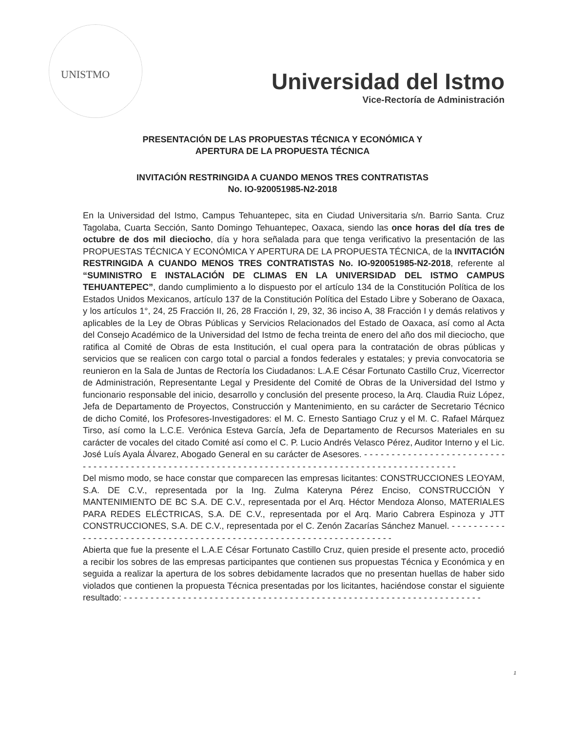UNISTMO
Universidad del Istmo
Vice-Rectoría de Administración
PRESENTACIÓN DE LAS PROPUESTAS TÉCNICA Y ECONÓMICA Y
APERTURA DE LA PROPUESTA TÉCNICA
INVITACIÓN RESTRINGIDA A CUANDO MENOS TRES CONTRATISTAS
No. IO-920051985-N2-2018
En la Universidad del Istmo, Campus Tehuantepec, sita en Ciudad Universitaria s/n. Barrio Santa. Cruz Tagolaba, Cuarta Sección, Santo Domingo Tehuantepec, Oaxaca, siendo las once horas del día tres de octubre de dos mil dieciocho, día y hora señalada para que tenga verificativo la presentación de las PROPUESTAS TÉCNICA Y ECONÓMICA Y APERTURA DE LA PROPUESTA TÉCNICA, de la INVITACIÓN RESTRINGIDA A CUANDO MENOS TRES CONTRATISTAS No. IO-920051985-N2-2018, referente al “SUMINISTRO E INSTALACIÓN DE CLIMAS EN LA UNIVERSIDAD DEL ISTMO CAMPUS TEHUANTEPEC”, dando cumplimiento a lo dispuesto por el artículo 134 de la Constitución Política de los Estados Unidos Mexicanos, artículo 137 de la Constitución Política del Estado Libre y Soberano de Oaxaca, y los artículos 1°, 24, 25 Fracción II, 26, 28 Fracción I, 29, 32, 36 inciso A, 38 Fracción I y demás relativos y aplicables de la Ley de Obras Públicas y Servicios Relacionados del Estado de Oaxaca, así como al Acta del Consejo Académico de la Universidad del Istmo de fecha treinta de enero del año dos mil dieciocho, que ratifica al Comité de Obras de esta Institución, el cual opera para la contratación de obras públicas y servicios que se realicen con cargo total o parcial a fondos federales y estatales; y previa convocatoria se reunieron en la Sala de Juntas de Rectoría los Ciudadanos: L.A.E César Fortunato Castillo Cruz, Vicerrector de Administración, Representante Legal y Presidente del Comité de Obras de la Universidad del Istmo y funcionario responsable del inicio, desarrollo y conclusión del presente proceso, la Arq. Claudia Ruiz López, Jefa de Departamento de Proyectos, Construcción y Mantenimiento, en su carácter de Secretario Técnico de dicho Comité, los Profesores-Investigadores: el M. C. Ernesto Santiago Cruz y el M. C. Rafael Márquez Tirso, así como la L.C.E. Verónica Esteva García, Jefa de Departamento de Recursos Materiales en su carácter de vocales del citado Comité así como el C. P. Lucio Andrés Velasco Pérez, Auditor Interno y el Lic. José Luís Ayala Álvarez, Abogado General en su carácter de Asesores. - - - - - - - - - - - - - - - - - - - - - - - - - - - - - - - - - - - - - - - - - - - - - - - - - - - - - - - - - - - - - - - - - - - - - - - - - - - - - - - - - - - - - - - - - - - - - - - -
Del mismo modo, se hace constar que comparecen las empresas licitantes: CONSTRUCCIONES LEOYAM, S.A. DE C.V., representada por la Ing. Zulma Kateryna Pérez Enciso, CONSTRUCCIÓN Y MANTENIMIENTO DE BC S.A. DE C.V., representada por el Arq. Héctor Mendoza Alonso, MATERIALES PARA REDES ELÉCTRICAS, S.A. DE C.V., representada por el Arq. Mario Cabrera Espinoza y JTT CONSTRUCCIONES, S.A. DE C.V., representada por el C. Zenón Zacarías Sánchez Manuel. - - - - - - - - - - - - - - - - - - - - - - - - - - - - - - - - - - - - - - - - - - - - - - - - - - - - - - - - - - - - - - - - - - - -
Abierta que fue la presente el L.A.E César Fortunato Castillo Cruz, quien preside el presente acto, procedió a recibir los sobres de las empresas participantes que contienen sus propuestas Técnica y Económica y en seguida a realizar la apertura de los sobres debidamente lacrados que no presentan huellas de haber sido violados que contienen la propuesta Técnica presentadas por los licitantes, haciéndose constar el siguiente resultado: - - - - - - - - - - - - - - - - - - - - - - - - - - - - - - - - - - - - - - - - - - - - - - - - - - - - - - - - - - - - - - - - - - -
1